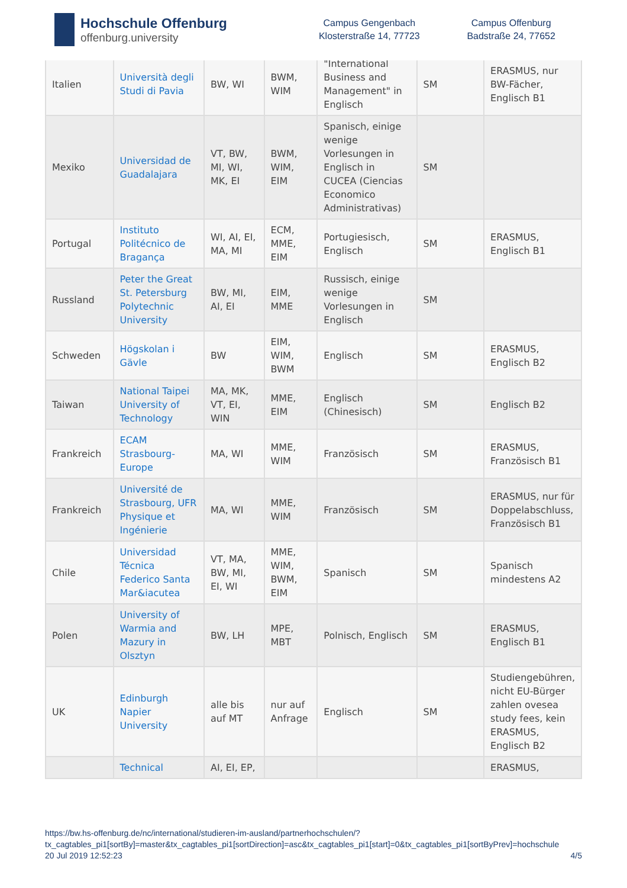Hochschule Offenburg
offenburg.university
Campus Gengenbach
Klosterstraße 14, 77723
Campus Offenburg
Badstraße 24, 77652
| Italien | Università degli Studi di Pavia | BW, WI | BWM, WIM | "International Business and Management" in Englisch | SM | ERASMUS, nur BW-Fächer, Englisch B1 |
| Mexiko | Universidad de Guadalajara | VT, BW, MI, WI, MK, EI | BWM, WIM, EIM | Spanisch, einige wenige Vorlesungen in Englisch in CUCEA (Ciencias Economico Administrativas) | SM | |
| Portugal | Instituto Politécnico de Bragança | WI, AI, EI, MA, MI | ECM, MME, EIM | Portugiesisch, Englisch | SM | ERASMUS, Englisch B1 |
| Russland | Peter the Great St. Petersburg Polytechnic University | BW, MI, AI, EI | EIM, MME | Russisch, einige wenige Vorlesungen in Englisch | SM | |
| Schweden | Högskolan i Gävle | BW | EIM, WIM, BWM | Englisch | SM | ERASMUS, Englisch B2 |
| Taiwan | National Taipei University of Technology | MA, MK, VT, EI, WIN | MME, EIM | Englisch (Chinesisch) | SM | Englisch B2 |
| Frankreich | ECAM Strasbourg-Europe | MA, WI | MME, WIM | Französisch | SM | ERASMUS, Französisch B1 |
| Frankreich | Université de Strasbourg, UFR Physique et Ingénierie | MA, WI | MME, WIM | Französisch | SM | ERASMUS, nur für Doppelabschluss, Französisch B1 |
| Chile | Universidad Técnica Federico Santa Mar&iacutea | VT, MA, BW, MI, EI, WI | MME, WIM, BWM, EIM | Spanisch | SM | Spanisch mindestens A2 |
| Polen | University of Warmia and Mazury in Olsztyn | BW, LH | MPE, MBT | Polnisch, Englisch | SM | ERASMUS, Englisch B1 |
| UK | Edinburgh Napier University | alle bis auf MT | nur auf Anfrage | Englisch | SM | Studiengebühren, nicht EU-Bürger zahlen ovesea study fees, kein ERASMUS, Englisch B2 |
| | Technical | AI, EI, EP, | | | | ERASMUS, |
https://bw.hs-offenburg.de/nc/international/studieren-im-ausland/partnerhochschulen/?
tx_cagtables_pi1[sortBy]=master&tx_cagtables_pi1[sortDirection]=asc&tx_cagtables_pi1[start]=0&tx_cagtables_pi1[sortByPrev]=hochschule
20 Jul 2019 12:52:23 4/5